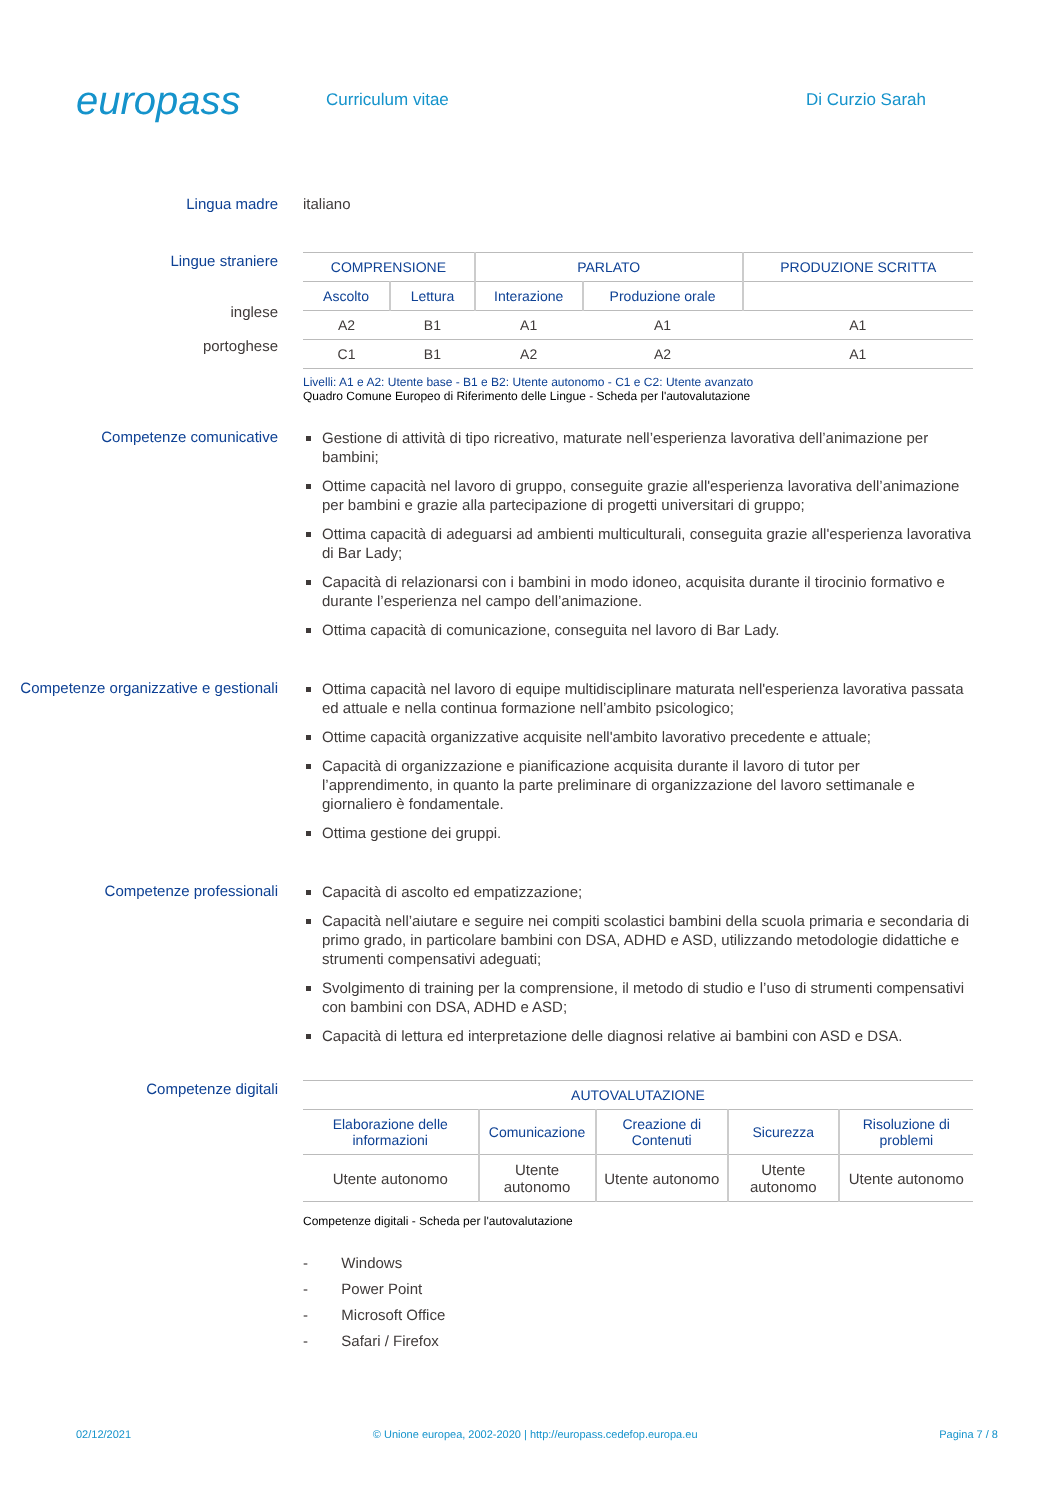europass
Curriculum vitae Di Curzio Sarah
Lingua madre italiano
Lingue straniere
inglese
portoghese
| COMPRENSIONE | | PARLATO | | PRODUZIONE SCRITTA |
| --- | --- | --- | --- | --- |
| Ascolto | Lettura | Interazione | Produzione orale | |
| A2 | B1 | A1 | A1 | A1 |
| C1 | B1 | A2 | A2 | A1 |
Livelli: A1 e A2: Utente base - B1 e B2: Utente autonomo - C1 e C2: Utente avanzato
Quadro Comune Europeo di Riferimento delle Lingue - Scheda per l'autovalutazione
Competenze comunicative
Gestione di attività di tipo ricreativo, maturate nell’esperienza lavorativa dell’animazione per bambini;
Ottime capacità nel lavoro di gruppo, conseguite grazie all'esperienza lavorativa dell’animazione per bambini e grazie alla partecipazione di progetti universitari di gruppo;
Ottima capacità di adeguarsi ad ambienti multiculturali, conseguita grazie all'esperienza lavorativa di Bar Lady;
Capacità di relazionarsi con i bambini in modo idoneo, acquisita durante il tirocinio formativo e durante l’esperienza nel campo dell’animazione.
Ottima capacità di comunicazione, conseguita nel lavoro di Bar Lady.
Competenze organizzative e gestionali
Ottima capacità nel lavoro di equipe multidisciplinare maturata nell'esperienza lavorativa passata ed attuale e nella continua formazione nell’ambito psicologico;
Ottime capacità organizzative acquisite nell'ambito lavorativo precedente e attuale;
Capacità di organizzazione e pianificazione acquisita durante il lavoro di tutor per l’apprendimento, in quanto la parte preliminare di organizzazione del lavoro settimanale e giornaliero è fondamentale.
Ottima gestione dei gruppi.
Competenze professionali
Capacità di ascolto ed empatizzazione;
Capacità nell’aiutare e seguire nei compiti scolastici bambini della scuola primaria e secondaria di primo grado, in particolare bambini con DSA, ADHD e ASD, utilizzando metodologie didattiche e strumenti compensativi adeguati;
Svolgimento di training per la comprensione, il metodo di studio e l’uso di strumenti compensativi con bambini con DSA, ADHD e ASD;
Capacità di lettura ed interpretazione delle diagnosi relative ai bambini con ASD e DSA.
Competenze digitali
| AUTOVALUTAZIONE | | | | |
| --- | --- | --- | --- | --- |
| Elaborazione delle informazioni | Comunicazione | Creazione di Contenuti | Sicurezza | Risoluzione di problemi |
| Utente autonomo | Utente autonomo | Utente autonomo | Utente autonomo | Utente autonomo |
Competenze digitali - Scheda per l'autovalutazione
- Windows
- Power Point
- Microsoft Office
- Safari / Firefox
02/12/2021 © Unione europea, 2002-2020 | http://europass.cedefop.europa.eu Pagina 7 / 8